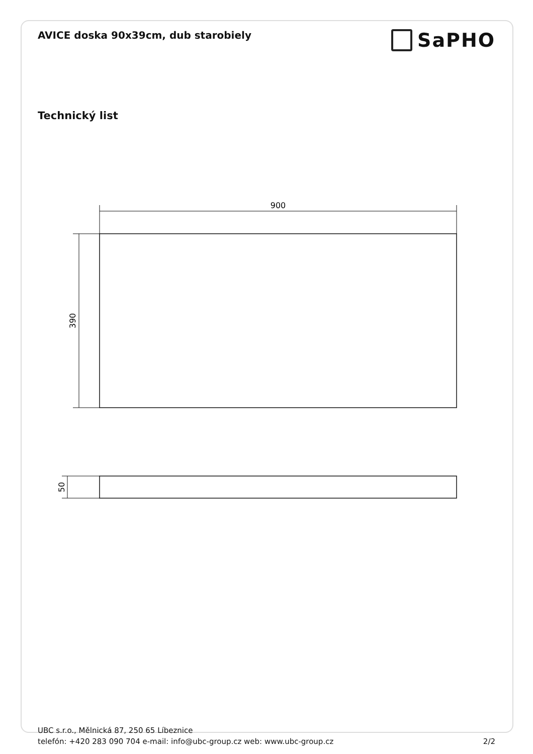AVICE doska 90x39cm, dub starobiely
SaPHO
Technický list
900
390
50
UBC s.r.o., Mělnická 87, 250 65 Líbeznice
telefón: +420 283 090 704 e-mail: info@ubc-group.cz web: www.ubc-group.cz 2/2